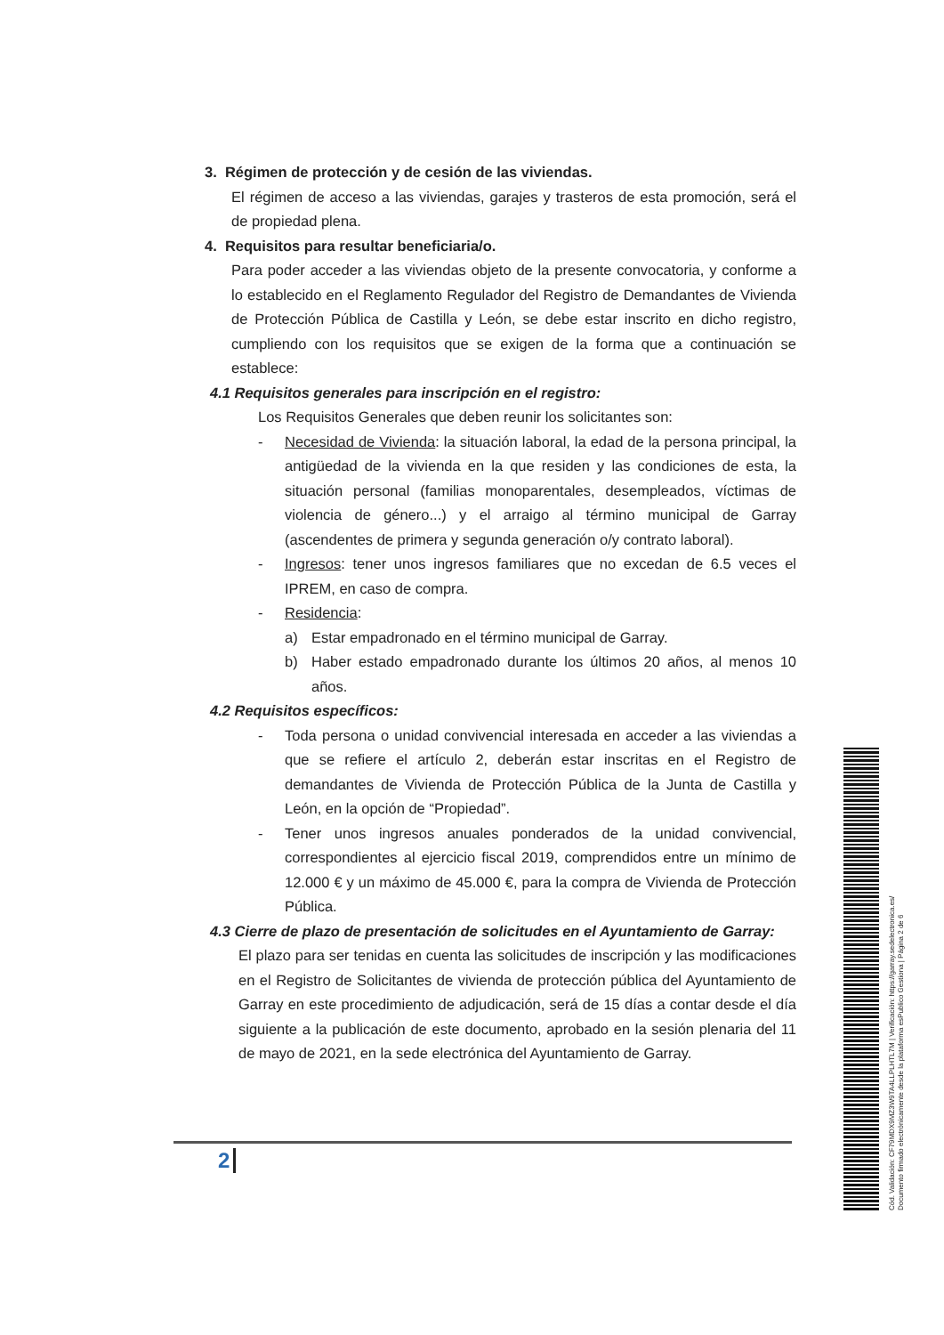3. Régimen de protección y de cesión de las viviendas.
El régimen de acceso a las viviendas, garajes y trasteros de esta promoción, será el de propiedad plena.
4. Requisitos para resultar beneficiaria/o.
Para poder acceder a las viviendas objeto de la presente convocatoria, y conforme a lo establecido en el Reglamento Regulador del Registro de Demandantes de Vivienda de Protección Pública de Castilla y León, se debe estar inscrito en dicho registro, cumpliendo con los requisitos que se exigen de la forma que a continuación se establece:
4.1 Requisitos generales para inscripción en el registro:
Los Requisitos Generales que deben reunir los solicitantes son:
- Necesidad de Vivienda: la situación laboral, la edad de la persona principal, la antigüedad de la vivienda en la que residen y las condiciones de esta, la situación personal (familias monoparentales, desempleados, víctimas de violencia de género...) y el arraigo al término municipal de Garray (ascendentes de primera y segunda generación o/y contrato laboral).
- Ingresos: tener unos ingresos familiares que no excedan de 6.5 veces el IPREM, en caso de compra.
- Residencia:
a) Estar empadronado en el término municipal de Garray.
b) Haber estado empadronado durante los últimos 20 años, al menos 10 años.
4.2 Requisitos específicos:
- Toda persona o unidad convivencial interesada en acceder a las viviendas a que se refiere el artículo 2, deberán estar inscritas en el Registro de demandantes de Vivienda de Protección Pública de la Junta de Castilla y León, en la opción de “Propiedad”.
- Tener unos ingresos anuales ponderados de la unidad convivencial, correspondientes al ejercicio fiscal 2019, comprendidos entre un mínimo de 12.000 € y un máximo de 45.000 €, para la compra de Vivienda de Protección Pública.
4.3 Cierre de plazo de presentación de solicitudes en el Ayuntamiento de Garray:
El plazo para ser tenidas en cuenta las solicitudes de inscripción y las modificaciones en el Registro de Solicitantes de vivienda de protección pública del Ayuntamiento de Garray en este procedimiento de adjudicación, será de 15 días a contar desde el día siguiente a la publicación de este documento, aprobado en la sesión plenaria del 11 de mayo de 2021, en la sede electrónica del Ayuntamiento de Garray.
2
Cód. Validación: CF79MDX9MZ3W9TA4LLPLHTL7M | Verificación: https://garray.sedelectronica.es/
Documento firmado electrónicamente desde la plataforma esPublico Gestiona | Página 2 de 6